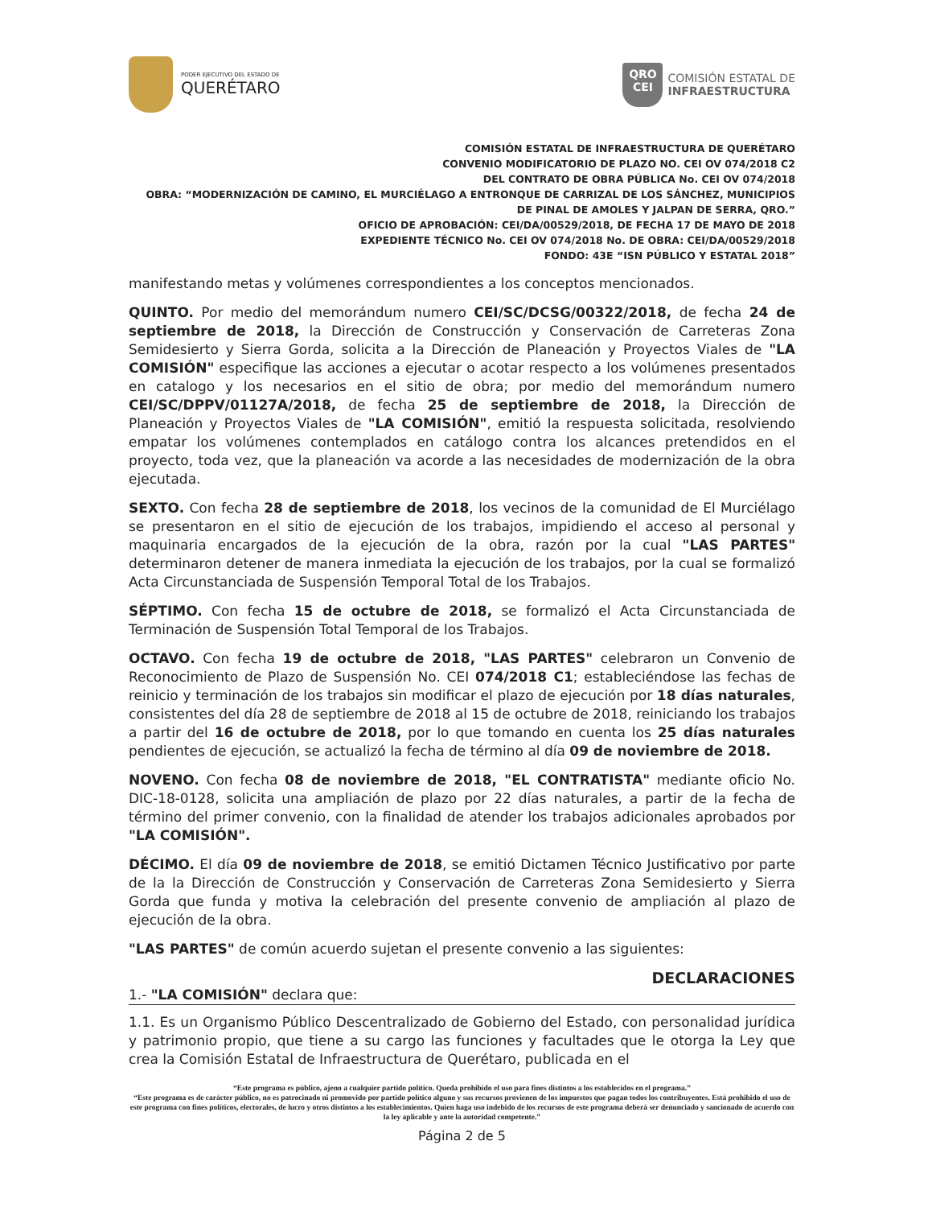PODER EJECUTIVO DEL ESTADO DE
QUERÉTARO
QRO
CEI
COMISIÓN ESTATAL DE
INFRAESTRUCTURA
COMISIÓN ESTATAL DE INFRAESTRUCTURA DE QUERÉTARO
CONVENIO MODIFICATORIO DE PLAZO NO. CEI OV 074/2018 C2
DEL CONTRATO DE OBRA PÚBLICA No. CEI OV 074/2018
OBRA: “MODERNIZACIÓN DE CAMINO, EL MURCIÉLAGO A ENTRONQUE DE CARRIZAL DE LOS SÁNCHEZ, MUNICIPIOS DE PINAL DE AMOLES Y JALPAN DE SERRA, QRO.”
OFICIO DE APROBACIÓN: CEI/DA/00529/2018, DE FECHA 17 DE MAYO DE 2018
EXPEDIENTE TÉCNICO No. CEI OV 074/2018 No. DE OBRA: CEI/DA/00529/2018
FONDO: 43E “ISN PÚBLICO Y ESTATAL 2018”
manifestando metas y volúmenes correspondientes a los conceptos mencionados.
QUINTO. Por medio del memorándum numero CEI/SC/DCSG/00322/2018, de fecha 24 de septiembre de 2018, la Dirección de Construcción y Conservación de Carreteras Zona Semidesierto y Sierra Gorda, solicita a la Dirección de Planeación y Proyectos Viales de "LA COMISIÓN" especifique las acciones a ejecutar o acotar respecto a los volúmenes presentados en catalogo y los necesarios en el sitio de obra; por medio del memorándum numero CEI/SC/DPPV/01127A/2018, de fecha 25 de septiembre de 2018, la Dirección de Planeación y Proyectos Viales de "LA COMISIÓN", emitió la respuesta solicitada, resolviendo empatar los volúmenes contemplados en catálogo contra los alcances pretendidos en el proyecto, toda vez, que la planeación va acorde a las necesidades de modernización de la obra ejecutada.
SEXTO. Con fecha 28 de septiembre de 2018, los vecinos de la comunidad de El Murciélago se presentaron en el sitio de ejecución de los trabajos, impidiendo el acceso al personal y maquinaria encargados de la ejecución de la obra, razón por la cual "LAS PARTES" determinaron detener de manera inmediata la ejecución de los trabajos, por la cual se formalizó Acta Circunstanciada de Suspensión Temporal Total de los Trabajos.
SÉPTIMO. Con fecha 15 de octubre de 2018, se formalizó el Acta Circunstanciada de Terminación de Suspensión Total Temporal de los Trabajos.
OCTAVO. Con fecha 19 de octubre de 2018, "LAS PARTES" celebraron un Convenio de Reconocimiento de Plazo de Suspensión No. CEI 074/2018 C1; estableciéndose las fechas de reinicio y terminación de los trabajos sin modificar el plazo de ejecución por 18 días naturales, consistentes del día 28 de septiembre de 2018 al 15 de octubre de 2018, reiniciando los trabajos a partir del 16 de octubre de 2018, por lo que tomando en cuenta los 25 días naturales pendientes de ejecución, se actualizó la fecha de término al día 09 de noviembre de 2018.
NOVENO. Con fecha 08 de noviembre de 2018, "EL CONTRATISTA" mediante oficio No. DIC-18-0128, solicita una ampliación de plazo por 22 días naturales, a partir de la fecha de término del primer convenio, con la finalidad de atender los trabajos adicionales aprobados por "LA COMISIÓN".
DÉCIMO. El día 09 de noviembre de 2018, se emitió Dictamen Técnico Justificativo por parte de la la Dirección de Construcción y Conservación de Carreteras Zona Semidesierto y Sierra Gorda que funda y motiva la celebración del presente convenio de ampliación al plazo de ejecución de la obra.
"LAS PARTES" de común acuerdo sujetan el presente convenio a las siguientes:
DECLARACIONES
1.- "LA COMISIÓN" declara que:
1.1. Es un Organismo Público Descentralizado de Gobierno del Estado, con personalidad jurídica y patrimonio propio, que tiene a su cargo las funciones y facultades que le otorga la Ley que crea la Comisión Estatal de Infraestructura de Querétaro, publicada en el
“Este programa es público, ajeno a cualquier partido político. Queda prohibido el uso para fines distintos a los establecidos en el programa.”
“Este programa es de carácter público, no es patrocinado ni promovido por partido político alguno y sus recursos provienen de los impuestos que pagan todos los contribuyentes. Está prohibido el uso de este programa con fines políticos, electorales, de lucro y otros distintos a los establecimientos. Quien haga uso indebido de los recursos de este programa deberá ser denunciado y sancionado de acuerdo con la ley aplicable y ante la autoridad competente.”
Página 2 de 5